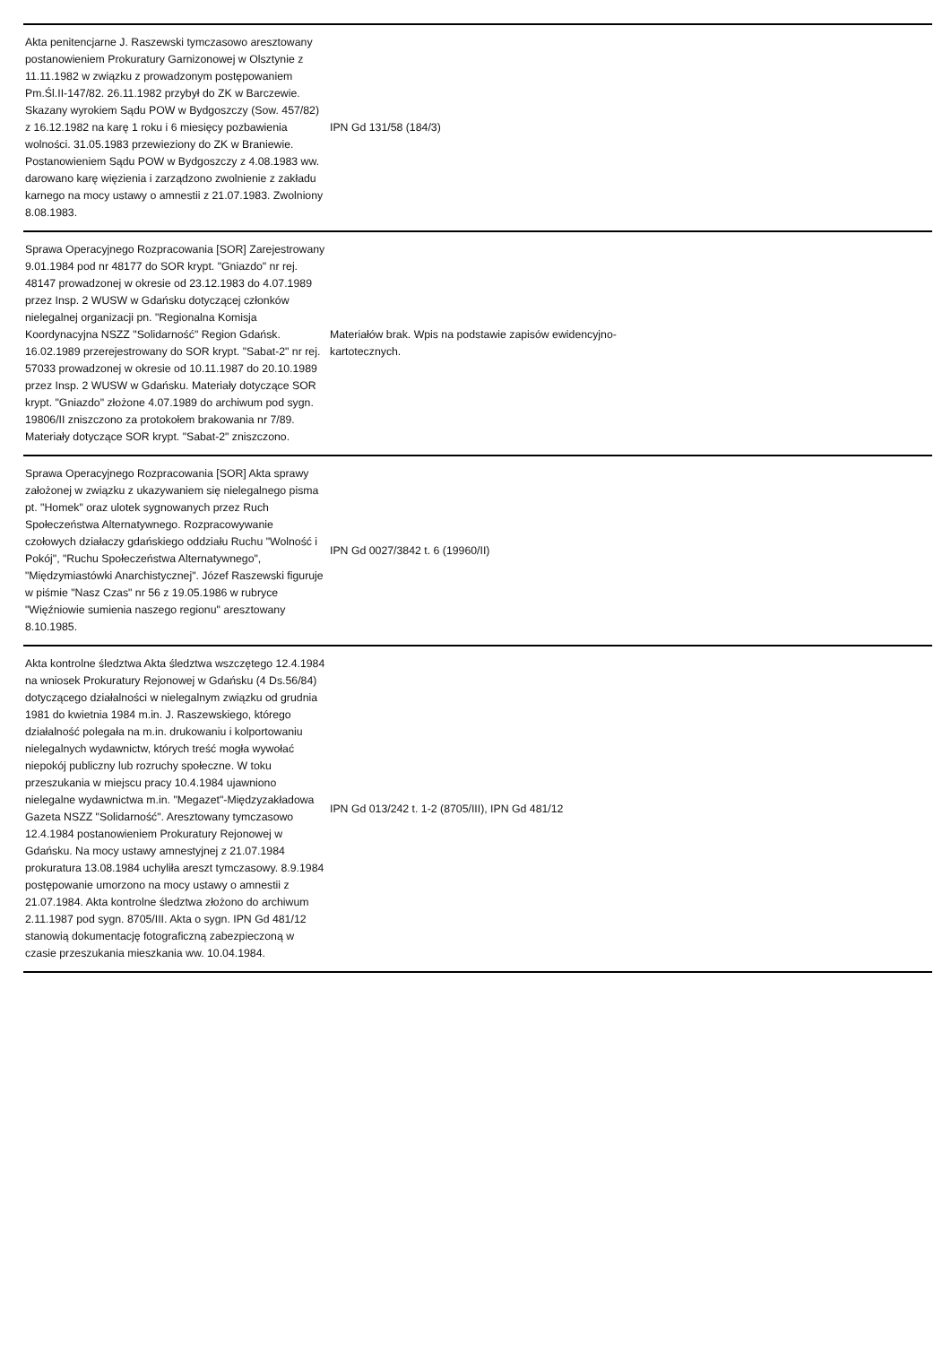| Akta penitencjarne J. Raszewski tymczasowo aresztowany postanowieniem Prokuratury Garnizonowej w Olsztynie z 11.11.1982 w związku z prowadzonym postępowaniem Pm.Śl.II-147/82. 26.11.1982 przybył do ZK w Barczewie. Skazany wyrokiem Sądu POW w Bydgoszczy (Sow. 457/82) z 16.12.1982 na karę 1 roku i 6 miesięcy pozbawienia wolności. 31.05.1983 przewieziony do ZK w Braniewie. Postanowieniem Sądu POW w Bydgoszczy z 4.08.1983 ww. darowano karę więzienia i zarządzono zwolnienie z zakładu karnego na mocy ustawy o amnestii z 21.07.1983. Zwolniony 8.08.1983. | IPN Gd 131/58 (184/3) | |
| Sprawa Operacyjnego Rozpracowania [SOR] Zarejestrowany 9.01.1984 pod nr 48177 do SOR krypt. "Gniazdo" nr rej. 48147 prowadzonej w okresie od 23.12.1983 do 4.07.1989 przez Insp. 2 WUSW w Gdańsku dotyczącej członków nielegalnej organizacji pn. "Regionalna Komisja Koordynacyjna NSZZ "Solidarność" Region Gdańsk. 16.02.1989 przerejestrowany do SOR krypt. "Sabat-2" nr rej. 57033 prowadzonej w okresie od 10.11.1987 do 20.10.1989 przez Insp. 2 WUSW w Gdańsku. Materiały dotyczące SOR krypt. "Gniazdo" złożone 4.07.1989 do archiwum pod sygn. 19806/II zniszczono za protokołem brakowania nr 7/89. Materiały dotyczące SOR krypt. "Sabat-2" zniszczono. | Materiałów brak. Wpis na podstawie zapisów ewidencyjno-kartotecznych. | |
| Sprawa Operacyjnego Rozpracowania [SOR] Akta sprawy założonej w związku z ukazywaniem się nielegalnego pisma pt. "Homek" oraz ulotek sygnowanych przez Ruch Społeczeństwa Alternatywnego. Rozpracowywanie czołowych działaczy gdańskiego oddziału Ruchu "Wolność i Pokój", "Ruchu Społeczeństwa Alternatywnego", "Międzymiastówki Anarchistycznej". Józef Raszewski figuruje w piśmie "Nasz Czas" nr 56 z 19.05.1986 w rubryce "Więźniowie sumienia naszego regionu" aresztowany 8.10.1985. | IPN Gd 0027/3842 t. 6 (19960/II) | |
| Akta kontrolne śledztwa Akta śledztwa wszczętego 12.4.1984 na wniosek Prokuratury Rejonowej w Gdańsku (4 Ds.56/84) dotyczącego działalności w nielegalnym związku od grudnia 1981 do kwietnia 1984 m.in. J. Raszewskiego, którego działalność polegała na m.in. drukowaniu i kolportowaniu nielegalnych wydawnictw, których treść mogła wywołać niepokój publiczny lub rozruchy społeczne. W toku przeszukania w miejscu pracy 10.4.1984 ujawniono nielegalne wydawnictwa m.in. "Megazet"-Międzyzakładowa Gazeta NSZZ "Solidarność". Aresztowany tymczasowo 12.4.1984 postanowieniem Prokuratury Rejonowej w Gdańsku. Na mocy ustawy amnestyjnej z 21.07.1984 prokuratura 13.08.1984 uchyliła areszt tymczasowy. 8.9.1984 postępowanie umorzono na mocy ustawy o amnestii z 21.07.1984. Akta kontrolne śledztwa złożono do archiwum 2.11.1987 pod sygn. 8705/III. Akta o sygn. IPN Gd 481/12 stanowią dokumentację fotograficzną zabezpieczoną w czasie przeszukania mieszkania ww. 10.04.1984. | IPN Gd 013/242 t. 1-2 (8705/III), IPN Gd 481/12 | |